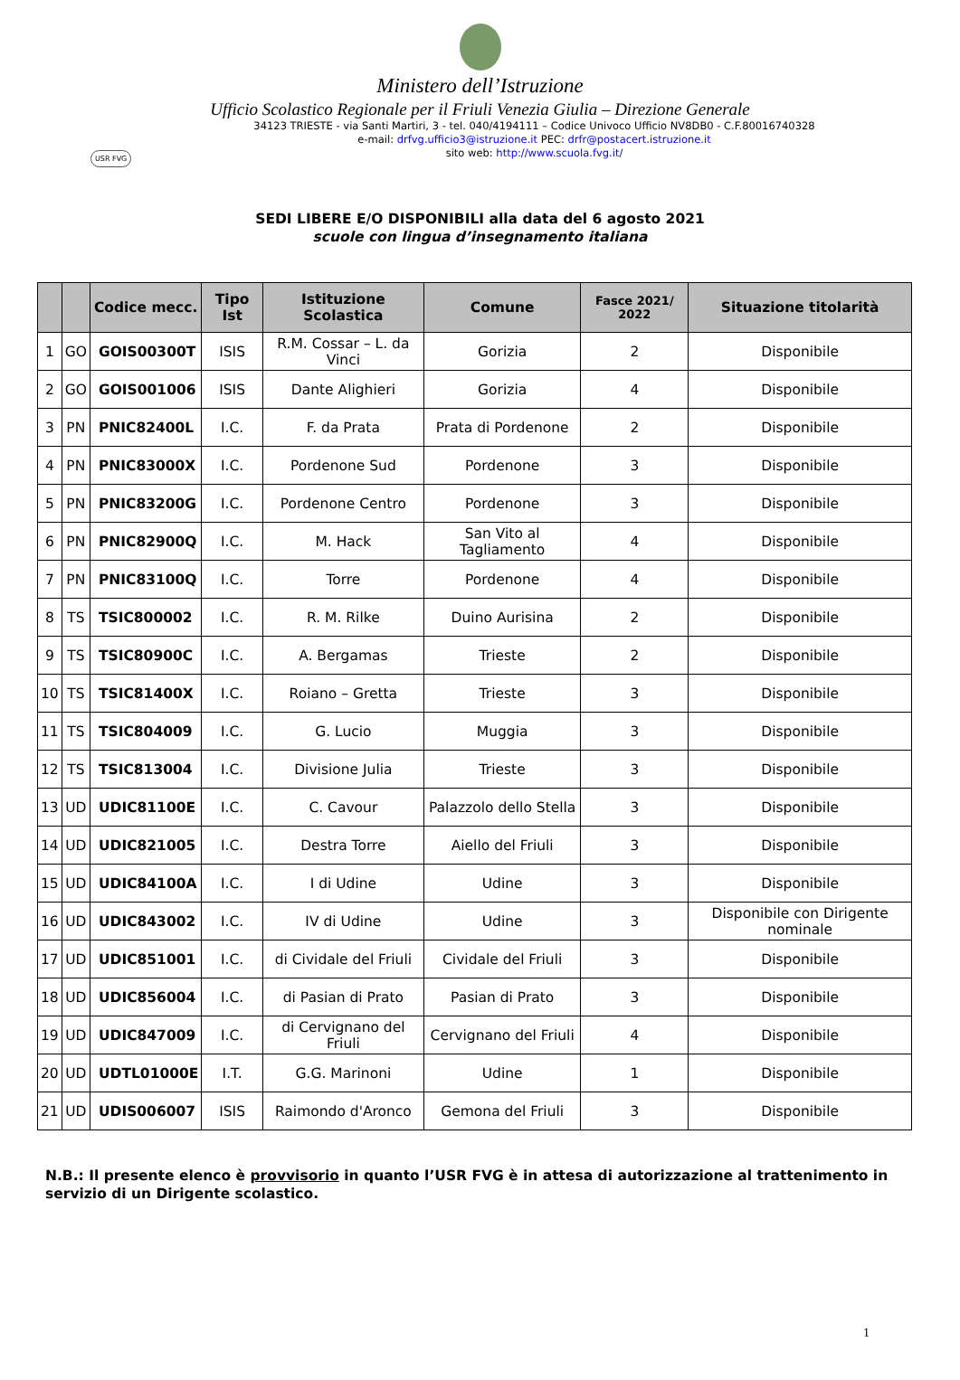Ministero dell’Istruzione
Ufficio Scolastico Regionale per il Friuli Venezia Giulia – Direzione Generale
USR FVG
34123 TRIESTE - via Santi Martiri, 3 - tel. 040/4194111 – Codice Univoco Ufficio NV8DB0 - C.F.80016740328
e-mail: drfvg.ufficio3@istruzione.it PEC: drfr@postacert.istruzione.it
sito web: http://www.scuola.fvg.it/
SEDI LIBERE E/O DISPONIBILI alla data del 6 agosto 2021
scuole con lingua d’insegnamento italiana
| | | Codice mecc. | Tipo Ist | Istituzione Scolastica | Comune | Fasce 2021/ 2022 | Situazione titolarità |
| --- | --- | --- | --- | --- | --- | --- | --- |
| 1 | GO | GOIS00300T | ISIS | R.M. Cossar – L. da Vinci | Gorizia | 2 | Disponibile |
| 2 | GO | GOIS001006 | ISIS | Dante Alighieri | Gorizia | 4 | Disponibile |
| 3 | PN | PNIC82400L | I.C. | F. da Prata | Prata di Pordenone | 2 | Disponibile |
| 4 | PN | PNIC83000X | I.C. | Pordenone Sud | Pordenone | 3 | Disponibile |
| 5 | PN | PNIC83200G | I.C. | Pordenone Centro | Pordenone | 3 | Disponibile |
| 6 | PN | PNIC82900Q | I.C. | M. Hack | San Vito al Tagliamento | 4 | Disponibile |
| 7 | PN | PNIC83100Q | I.C. | Torre | Pordenone | 4 | Disponibile |
| 8 | TS | TSIC800002 | I.C. | R. M. Rilke | Duino Aurisina | 2 | Disponibile |
| 9 | TS | TSIC80900C | I.C. | A. Bergamas | Trieste | 2 | Disponibile |
| 10 | TS | TSIC81400X | I.C. | Roiano – Gretta | Trieste | 3 | Disponibile |
| 11 | TS | TSIC804009 | I.C. | G. Lucio | Muggia | 3 | Disponibile |
| 12 | TS | TSIC813004 | I.C. | Divisione Julia | Trieste | 3 | Disponibile |
| 13 | UD | UDIC81100E | I.C. | C. Cavour | Palazzolo dello Stella | 3 | Disponibile |
| 14 | UD | UDIC821005 | I.C. | Destra Torre | Aiello del Friuli | 3 | Disponibile |
| 15 | UD | UDIC84100A | I.C. | I di Udine | Udine | 3 | Disponibile |
| 16 | UD | UDIC843002 | I.C. | IV di Udine | Udine | 3 | Disponibile con Dirigente nominale |
| 17 | UD | UDIC851001 | I.C. | di Cividale del Friuli | Cividale del Friuli | 3 | Disponibile |
| 18 | UD | UDIC856004 | I.C. | di Pasian di Prato | Pasian di Prato | 3 | Disponibile |
| 19 | UD | UDIC847009 | I.C. | di Cervignano del Friuli | Cervignano del Friuli | 4 | Disponibile |
| 20 | UD | UDTL01000E | I.T. | G.G. Marinoni | Udine | 1 | Disponibile |
| 21 | UD | UDIS006007 | ISIS | Raimondo d'Aronco | Gemona del Friuli | 3 | Disponibile |
N.B.: Il presente elenco è provvisorio in quanto l’USR FVG è in attesa di autorizzazione al trattenimento in servizio di un Dirigente scolastico.
1